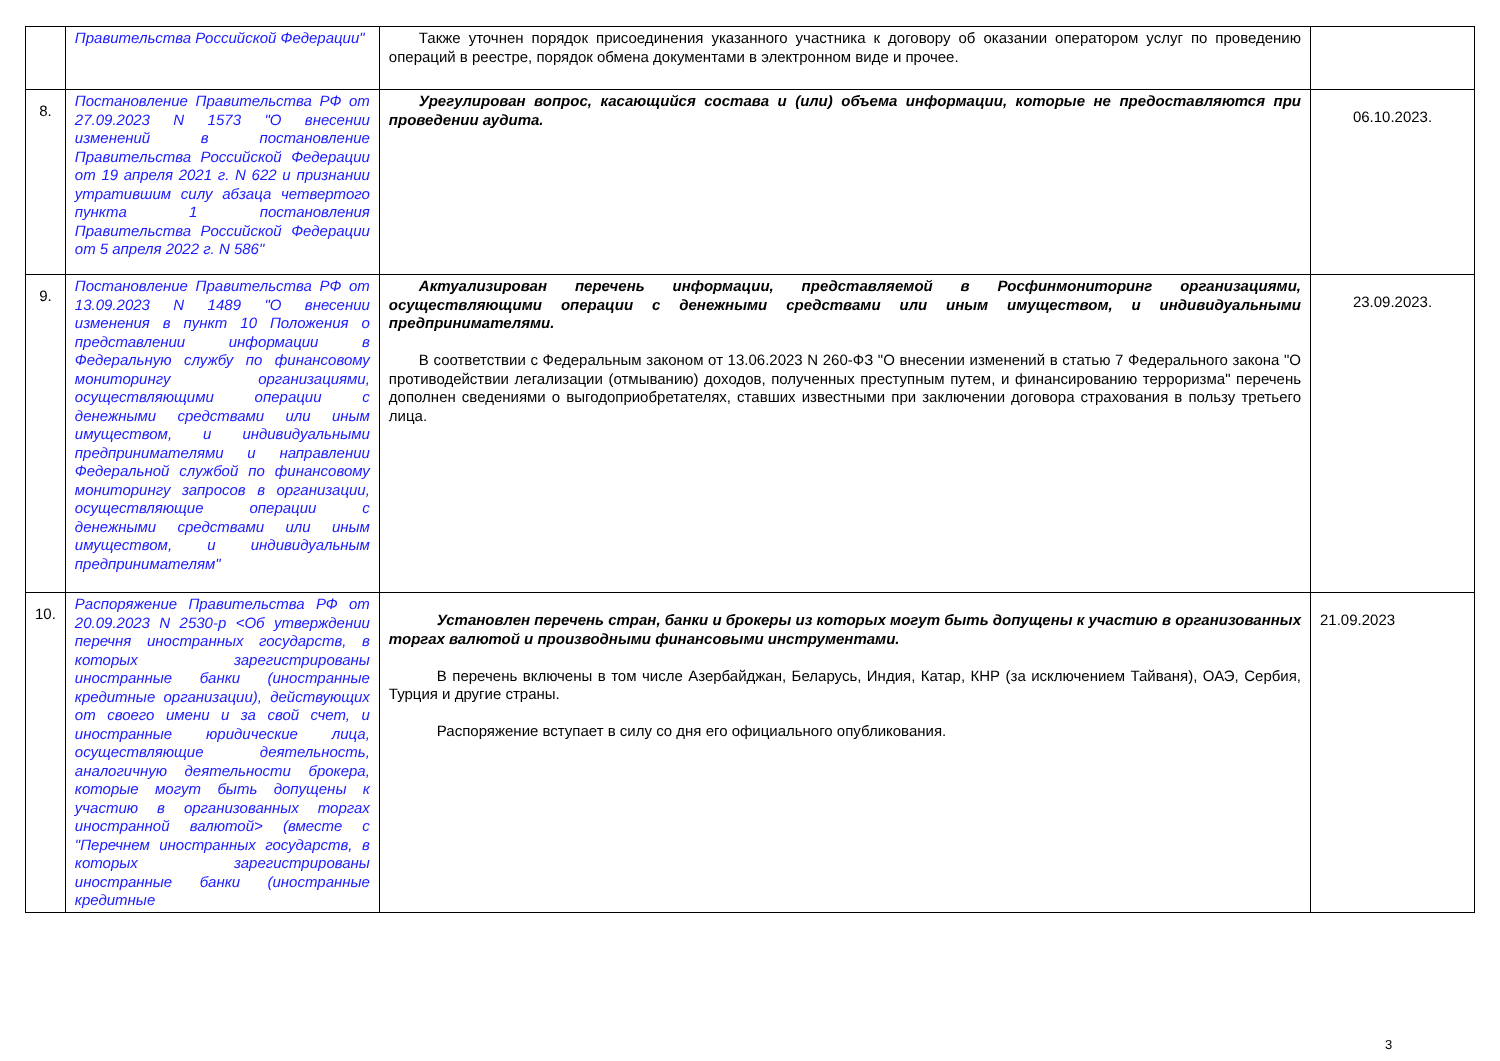| | Правительства Российской Федерации" | Также уточнен порядок присоединения указанного участника к договору об оказании оператором услуг по проведению операций в реестре, порядок обмена документами в электронном виде и прочее. | |
| 8. | Постановление Правительства РФ от 27.09.2023 N 1573 "О внесении изменений в постановление Правительства Российской Федерации от 19 апреля 2021 г. N 622 и признании утратившим силу абзаца четвертого пункта 1 постановления Правительства Российской Федерации от 5 апреля 2022 г. N 586" | Урегулирован вопрос, касающийся состава и (или) объема информации, которые не предоставляются при проведении аудита. | 06.10.2023. |
| 9. | Постановление Правительства РФ от 13.09.2023 N 1489 "О внесении изменения в пункт 10 Положения о представлении информации в Федеральную службу по финансовому мониторингу организациями, осуществляющими операции с денежными средствами или иным имуществом, и индивидуальными предпринимателями и направлении Федеральной службой по финансовому мониторингу запросов в организации, осуществляющие операции с денежными средствами или иным имуществом, и индивидуальным предпринимателям" | Актуализирован перечень информации, представляемой в Росфинмониторинг организациями, осуществляющими операции с денежными средствами или иным имуществом, и индивидуальными предпринимателями. В соответствии с Федеральным законом от 13.06.2023 N 260-ФЗ "О внесении изменений в статью 7 Федерального закона "О противодействии легализации (отмыванию) доходов, полученных преступным путем, и финансированию терроризма" перечень дополнен сведениями о выгодоприобретателях, ставших известными при заключении договора страхования в пользу третьего лица. | 23.09.2023. |
| 10. | Распоряжение Правительства РФ от 20.09.2023 N 2530-р <Об утверждении перечня иностранных государств, в которых зарегистрированы иностранные банки (иностранные кредитные организации), действующих от своего имени и за свой счет, и иностранные юридические лица, осуществляющие деятельность, аналогичную деятельности брокера, которые могут быть допущены к участию в организованных торгах иностранной валютой> (вместе с "Перечнем иностранных государств, в которых зарегистрированы иностранные банки (иностранные кредитные | Установлен перечень стран, банки и брокеры из которых могут быть допущены к участию в организованных торгах валютой и производными финансовыми инструментами. В перечень включены в том числе Азербайджан, Беларусь, Индия, Катар, КНР (за исключением Тайваня), ОАЭ, Сербия, Турция и другие страны. Распоряжение вступает в силу со дня его официального опубликования. | 21.09.2023 |
3